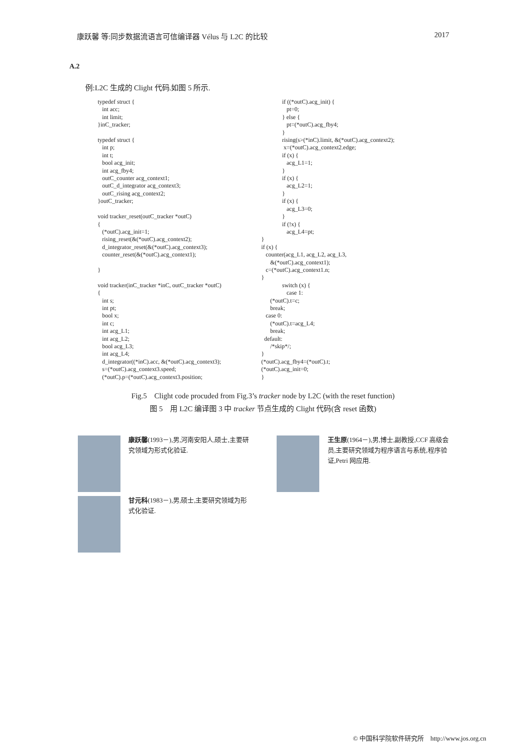康跃馨 等:同步数据流语言可信编译器 Vélus 与 L2C 的比较 2017
A.2
例:L2C 生成的 Clight 代码.如图 5 所示.
typedef struct {
   int acc;
   int limit;
}inC_tracker;

typedef struct {
   int p;
   int t;
   bool acg_init;
   int acg_fby4;
   outC_counter acg_context1;
   outC_d_integrator acg_context3;
   outC_rising acg_context2;
}outC_tracker;

void tracker_reset(outC_tracker *outC)
{
   (*outC).acg_init=1;
   rising_reset(&(*outC).acg_context2);
   d_integrator_reset(&(*outC).acg_context3);
   counter_reset(&(*outC).acg_context1);

}

void tracker(inC_tracker *inC, outC_tracker *outC)
{
   int s;
   int pt;
   bool x;
   int c;
   int acg_L1;
   int acg_L2;
   bool acg_L3;
   int acg_L4;
   d_integrator((*inC).acc, &(*outC).acg_context3);
   s=(*outC).acg_context3.speed;
   (*outC).p=(*outC).acg_context3.position;
              if ((*outC).acg_init) {
                 pt=0;
              } else {
                 pt=(*outC).acg_fby4;
              }
              rising(s>(*inC).limit, &(*outC).acg_context2);
               x=(*outC).acg_context2.edge;
              if (x) {
                 acg_L1=1;
              }
              if (x) {
                 acg_L2=1;
              }
              if (x) {
                 acg_L3=0;
              }
              if (!x) {
                 acg_L4=pt;
}
if (x) {
   counter(acg_L1, acg_L2, acg_L3,
      &(*outC).acg_context1);
   c=(*outC).acg_context1.n;
}
              switch (x) {
                 case 1:
      (*outC).t=c;
      break;
   case 0:
      (*outC).t=acg_L4;
      break;
  default:
      /*skip*/;
}
(*outC).acg_fby4=(*outC).t;
(*outC).acg_init=0;
}
Fig.5　Clight code procuded from Fig.3’s tracker node by L2C (with the reset function)
图 5　用 L2C 编译图 3 中 tracker 节点生成的 Clight 代码(含 reset 函数)
康跃馨(1993－),男,河南安阳人,硕士,主要研究领域为形式化验证.
王生原(1964－),男,博士,副教授,CCF 高级会员,主要研究领域为程序语言与系统,程序验证,Petri 网应用.
甘元科(1983－),男,硕士,主要研究领域为形式化验证.
© 中国科学院软件研究所　http://www.jos.org.cn